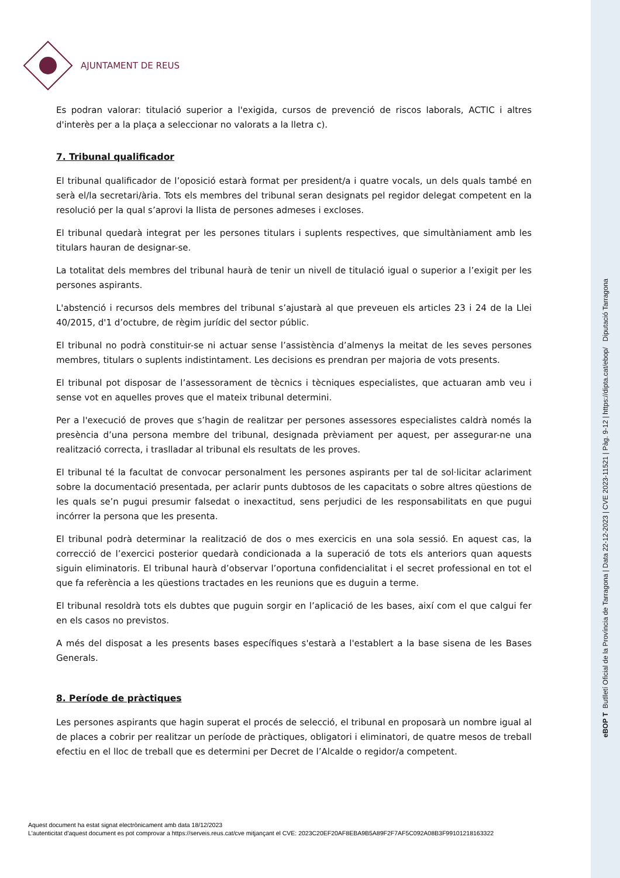AJUNTAMENT DE REUS
Es podran valorar: titulació superior a l'exigida, cursos de prevenció de riscos laborals, ACTIC i altres d'interès per a la plaça a seleccionar no valorats a la lletra c).
7. Tribunal qualificador
El tribunal qualificador de l’oposició estarà format per president/a i quatre vocals, un dels quals també en serà el/la secretari/ària. Tots els membres del tribunal seran designats pel regidor delegat competent en la resolució per la qual s’aprovi la llista de persones admeses i excloses.
El tribunal quedarà integrat per les persones titulars i suplents respectives, que simultàniament amb les titulars hauran de designar-se.
La totalitat dels membres del tribunal haurà de tenir un nivell de titulació igual o superior a l’exigit per les persones aspirants.
L'abstenció i recursos dels membres del tribunal s’ajustarà al que preveuen els articles 23 i 24 de la Llei 40/2015, d'1 d’octubre, de règim jurídic del sector públic.
El tribunal no podrà constituir-se ni actuar sense l’assistència d’almenys la meitat de les seves persones membres, titulars o suplents indistintament. Les decisions es prendran per majoria de vots presents.
El tribunal pot disposar de l’assessorament de tècnics i tècniques especialistes, que actuaran amb veu i sense vot en aquelles proves que el mateix tribunal determini.
Per a l'execució de proves que s’hagin de realitzar per persones assessores especialistes caldrà només la presència d’una persona membre del tribunal, designada prèviament per aquest, per assegurar-ne una realització correcta, i traslladar al tribunal els resultats de les proves.
El tribunal té la facultat de convocar personalment les persones aspirants per tal de sol·licitar aclariment sobre la documentació presentada, per aclarir punts dubtosos de les capacitats o sobre altres qüestions de les quals se’n pugui presumir falsedat o inexactitud, sens perjudici de les responsabilitats en que pugui incórrer la persona que les presenta.
El tribunal podrà determinar la realització de dos o mes exercicis en una sola sessió. En aquest cas, la correcció de l’exercici posterior quedarà condicionada a la superació de tots els anteriors quan aquests siguin eliminatoris. El tribunal haurà d’observar l’oportuna confidencialitat i el secret professional en tot el que fa referència a les qüestions tractades en les reunions que es duguin a terme.
El tribunal resoldrà tots els dubtes que puguin sorgir en l’aplicació de les bases, així com el que calgui fer en els casos no previstos.
A més del disposat a les presents bases específiques s'estarà a l'establert a la base sisena de les Bases Generals.
8. Període de pràctiques
Les persones aspirants que hagin superat el procés de selecció, el tribunal en proposarà un nombre igual al de places a cobrir per realitzar un període de pràctiques, obligatori i eliminatori, de quatre mesos de treball efectiu en el lloc de treball que es determini per Decret de l’Alcalde o regidor/a competent.
Aquest document ha estat signat electrònicament amb data 18/12/2023
L'autenticitat d'aquest document es pot comprovar a https://serveis.reus.cat/cve mitjançant el CVE: 2023C20EF20AF8EBA9B5A89F2F7AF5C092A08B3F99101218163322
eBOP T Butlletí Oficial de la Província de Tarragona | Data 22-12-2023 | CVE 2023-11521 | Pàg. 9-12 | https://dipta.cat/ebop/ Diputació Tarragona